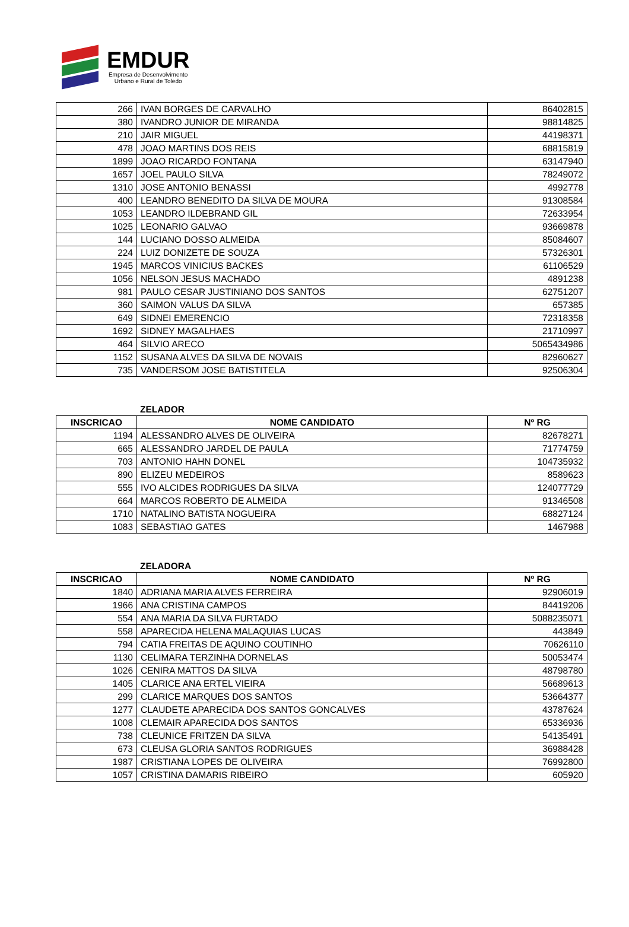EMDUR
Empresa de Desenvolvimento
Urbano e Rural de Toledo
| 266 | IVAN BORGES DE CARVALHO | 86402815 |
| 380 | IVANDRO JUNIOR DE MIRANDA | 98814825 |
| 210 | JAIR MIGUEL | 44198371 |
| 478 | JOAO MARTINS DOS REIS | 68815819 |
| 1899 | JOAO RICARDO FONTANA | 63147940 |
| 1657 | JOEL PAULO SILVA | 78249072 |
| 1310 | JOSE ANTONIO BENASSI | 4992778 |
| 400 | LEANDRO BENEDITO DA SILVA DE MOURA | 91308584 |
| 1053 | LEANDRO ILDEBRAND GIL | 72633954 |
| 1025 | LEONARIO GALVAO | 93669878 |
| 144 | LUCIANO DOSSO ALMEIDA | 85084607 |
| 224 | LUIZ DONIZETE DE SOUZA | 57326301 |
| 1945 | MARCOS VINICIUS BACKES | 61106529 |
| 1056 | NELSON JESUS MACHADO | 4891238 |
| 981 | PAULO CESAR JUSTINIANO DOS SANTOS | 62751207 |
| 360 | SAIMON VALUS DA SILVA | 657385 |
| 649 | SIDNEI EMERENCIO | 72318358 |
| 1692 | SIDNEY MAGALHAES | 21710997 |
| 464 | SILVIO ARECO | 5065434986 |
| 1152 | SUSANA ALVES DA SILVA DE NOVAIS | 82960627 |
| 735 | VANDERSOM JOSE BATISTITELA | 92506304 |
ZELADOR
| INSCRICAO | NOME CANDIDATO | Nº RG |
| --- | --- | --- |
| 1194 | ALESSANDRO ALVES DE OLIVEIRA | 82678271 |
| 665 | ALESSANDRO JARDEL DE PAULA | 71774759 |
| 703 | ANTONIO HAHN DONEL | 104735932 |
| 890 | ELIZEU MEDEIROS | 8589623 |
| 555 | IVO ALCIDES RODRIGUES DA SILVA | 124077729 |
| 664 | MARCOS ROBERTO DE ALMEIDA | 91346508 |
| 1710 | NATALINO BATISTA NOGUEIRA | 68827124 |
| 1083 | SEBASTIAO GATES | 1467988 |
ZELADORA
| INSCRICAO | NOME CANDIDATO | Nº RG |
| --- | --- | --- |
| 1840 | ADRIANA MARIA ALVES FERREIRA | 92906019 |
| 1966 | ANA CRISTINA CAMPOS | 84419206 |
| 554 | ANA MARIA DA SILVA FURTADO | 5088235071 |
| 558 | APARECIDA HELENA MALAQUIAS LUCAS | 443849 |
| 794 | CATIA FREITAS DE AQUINO COUTINHO | 70626110 |
| 1130 | CELIMARA TERZINHA DORNELAS | 50053474 |
| 1026 | CENIRA MATTOS DA SILVA | 48798780 |
| 1405 | CLARICE ANA ERTEL VIEIRA | 56689613 |
| 299 | CLARICE MARQUES DOS SANTOS | 53664377 |
| 1277 | CLAUDETE APARECIDA DOS SANTOS GONCALVES | 43787624 |
| 1008 | CLEMAIR APARECIDA DOS SANTOS | 65336936 |
| 738 | CLEUNICE FRITZEN DA SILVA | 54135491 |
| 673 | CLEUSA GLORIA SANTOS RODRIGUES | 36988428 |
| 1987 | CRISTIANA LOPES DE OLIVEIRA | 76992800 |
| 1057 | CRISTINA DAMARIS RIBEIRO | 605920 |